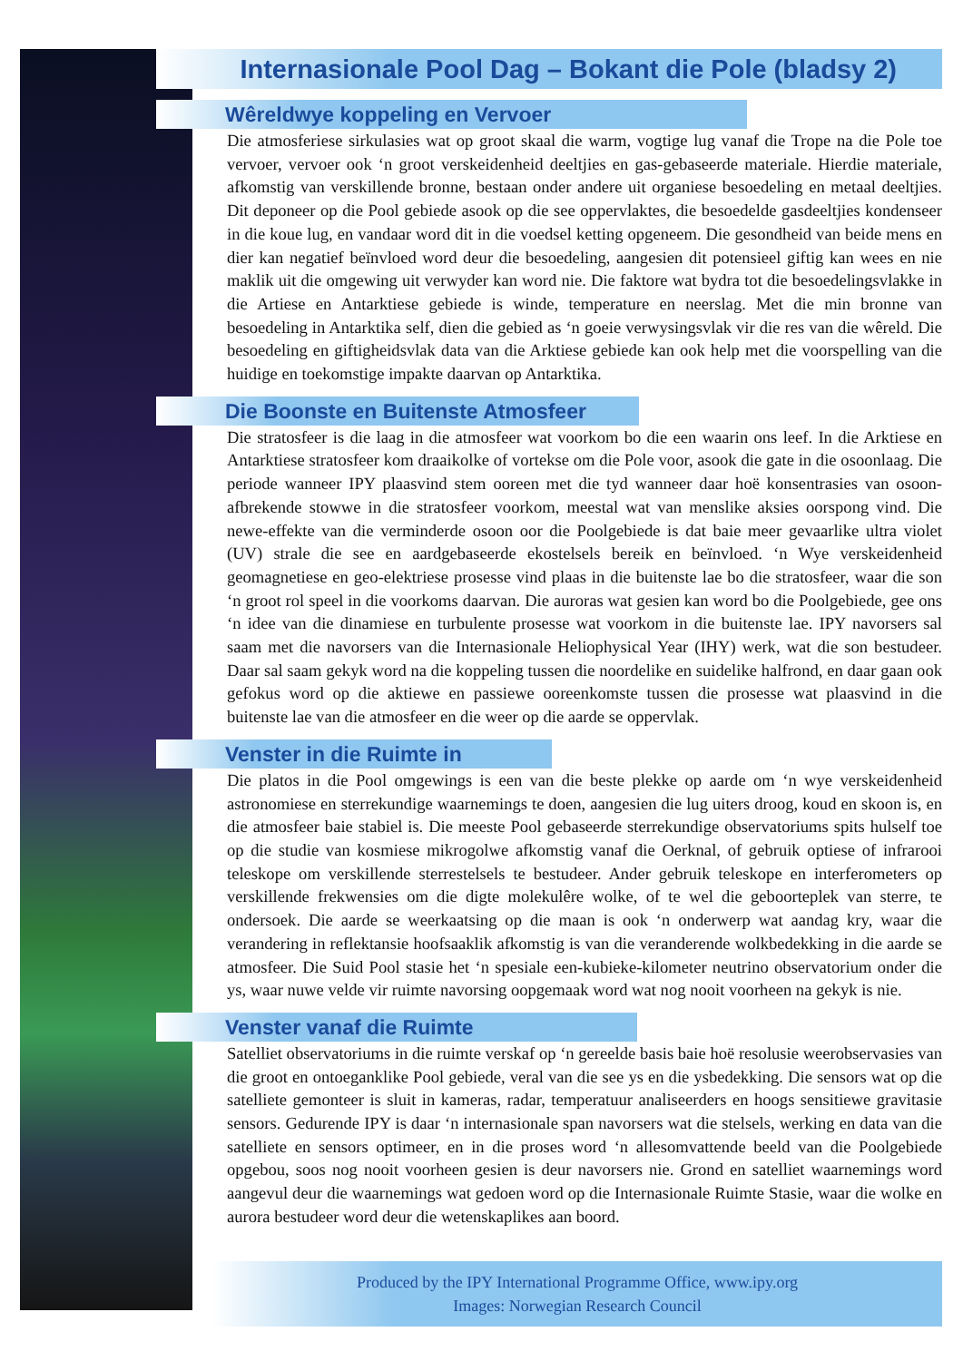Internasionale Pool Dag – Bokant die Pole (bladsy 2)
Wêreldwye koppeling en Vervoer
Die atmosferiese sirkulasies wat op groot skaal die warm, vogtige lug vanaf die Trope na die Pole toe vervoer, vervoer ook ‘n groot verskeidenheid deeltjies en gas-gebaseerde materiale. Hierdie materiale, afkomstig van verskillende bronne, bestaan onder andere uit organiese besoedeling en metaal deeltjies. Dit deponeer op die Pool gebiede asook op die see oppervlaktes, die besoedelde gasdeeltjies kondenseer in die koue lug, en vandaar word dit in die voedsel ketting opgeneem. Die gesondheid van beide mens en dier kan negatief beïnvloed word deur die besoedeling, aangesien dit potensieel giftig kan wees en nie maklik uit die omgewing uit verwyder kan word nie. Die faktore wat bydra tot die besoedelingsvlakke in die Artiese en Antarktiese gebiede is winde, temperature en neerslag. Met die min bronne van besoedeling in Antarktika self, dien die gebied as ‘n goeie verwysingsvlak vir die res van die wêreld. Die besoedeling en giftigheidsvlak data van die Arktiese gebiede kan ook help met die voorspelling van die huidige en toekomstige impakte daarvan op Antarktika.
Die Boonste en Buitenste Atmosfeer
Die stratosfeer is die laag in die atmosfeer wat voorkom bo die een waarin ons leef. In die Arktiese en Antarktiese stratosfeer kom draaikolke of vortekse om die Pole voor, asook die gate in die osoonlaag. Die periode wanneer IPY plaasvind stem ooreen met die tyd wanneer daar hoë konsentrasies van osoon-afbrekende stowwe in die stratosfeer voorkom, meestal wat van menslike aksies oorspong vind. Die newe-effekte van die verminderde osoon oor die Poolgebiede is dat baie meer gevaarlike ultra violet (UV) strale die see en aardgebaseerde ekostelsels bereik en beïnvloed. ‘n Wye verskeidenheid geomagnetiese en geo-elektriese prosesse vind plaas in die buitenste lae bo die stratosfeer, waar die son ‘n groot rol speel in die voorkoms daarvan. Die auroras wat gesien kan word bo die Poolgebiede, gee ons ‘n idee van die dinamiese en turbulente prosesse wat voorkom in die buitenste lae. IPY navorsers sal saam met die navorsers van die Internasionale Heliophysical Year (IHY) werk, wat die son bestudeer. Daar sal saam gekyk word na die koppeling tussen die noordelike en suidelike halfrond, en daar gaan ook gefokus word op die aktiewe en passiewe ooreenkomste tussen die prosesse wat plaasvind in die buitenste lae van die atmosfeer en die weer op die aarde se oppervlak.
Venster in die Ruimte in
Die platos in die Pool omgewings is een van die beste plekke op aarde om ‘n wye verskeidenheid astronomiese en sterrekundige waarnemings te doen, aangesien die lug uiters droog, koud en skoon is, en die atmosfeer baie stabiel is. Die meeste Pool gebaseerde sterrekundige observatoriums spits hulself toe op die studie van kosmiese mikrogolwe afkomstig vanaf die Oerknal, of gebruik optiese of infrarooi teleskope om verskillende sterrestelsels te bestudeer. Ander gebruik teleskope en interferometers op verskillende frekwensies om die digte molekulêre wolke, of te wel die geboorteplek van sterre, te ondersoek. Die aarde se weerkaatsing op die maan is ook ‘n onderwerp wat aandag kry, waar die verandering in reflektansie hoofsaaklik afkomstig is van die veranderende wolkbedekking in die aarde se atmosfeer. Die Suid Pool stasie het ‘n spesiale een-kubieke-kilometer neutrino observatorium onder die ys, waar nuwe velde vir ruimte navorsing oopgemaak word wat nog nooit voorheen na gekyk is nie.
Venster vanaf die Ruimte
Satelliet observatoriums in die ruimte verskaf op ‘n gereelde basis baie hoë resolusie weerobservasies van die groot en ontoeganklike Pool gebiede, veral van die see ys en die ysbedekking. Die sensors wat op die satelliete gemonteer is sluit in kameras, radar, temperatuur analiseerders en hoogs sensitiewe gravitasie sensors. Gedurende IPY is daar ‘n internasionale span navorsers wat die stelsels, werking en data van die satelliete en sensors optimeer, en in die proses word ‘n allesomvattende beeld van die Poolgebiede opgebou, soos nog nooit voorheen gesien is deur navorsers nie. Grond en satelliet waarnemings word aangevul deur die waarnemings wat gedoen word op die Internasionale Ruimte Stasie, waar die wolke en aurora bestudeer word deur die wetenskaplikes aan boord.
Produced by the IPY International Programme Office, www.ipy.org
Images: Norwegian Research Council